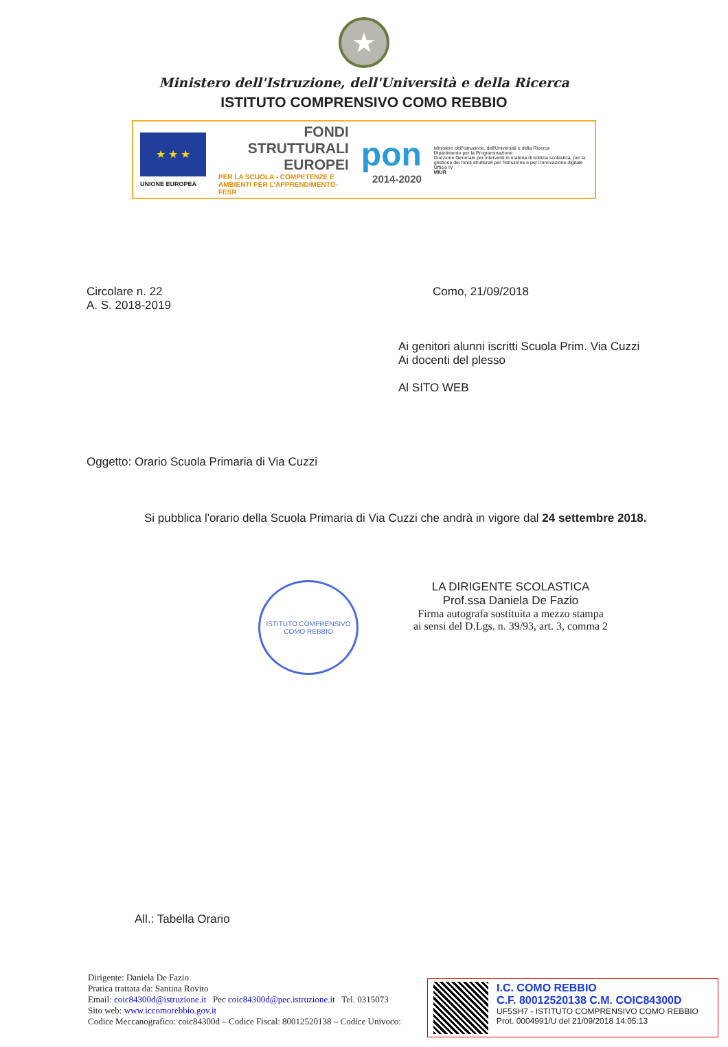★
Ministero dell'Istruzione, dell'Università e della Ricerca
ISTITUTO COMPRENSIVO COMO REBBIO
★ ★ ★
UNIONE EUROPEA
FONDI
STRUTTURALI
EUROPEI
PER LA SCUOLA - COMPETENZE E AMBIENTI PER L'APPRENDIMENTO-FESR
pon
2014-2020
Ministero dell'Istruzione, dell'Università e della Ricerca
Dipartimento per la Programmazione
Direzione Generale per interventi in materia di edilizia scolastica, per la gestione dei fondi strutturali per l'istruzione e per l'innovazione digitale
Ufficio IV
MIUR
Circolare n. 22
A. S. 2018-2019
Como, 21/09/2018
Ai genitori alunni iscritti Scuola Prim. Via Cuzzi
Ai docenti del plesso
Al SITO WEB
Oggetto: Orario Scuola Primaria di Via Cuzzi
Si pubblica l'orario della Scuola Primaria di Via Cuzzi che andrà in vigore dal 24 settembre 2018.
ISTITUTO COMPRENSIVO COMO REBBIO
LA DIRIGENTE SCOLASTICA
Prof.ssa Daniela De Fazio
Firma autografa sostituita a mezzo stampa
ai sensi del D.Lgs. n. 39/93, art. 3, comma 2
All.: Tabella Orario
Dirigente: Daniela De Fazio
Pratica trattata da: Santina Rovito
Email: coic84300d@istruzione.it Pec coic84300d@pec.istruzione.it Tel. 0315073
Sito web: www.iccomorebbio.gov.it
Codice Meccanografico: coic84300d – Codice Fiscal: 80012520138 – Codice Univoco:
I.C. COMO REBBIO
C.F. 80012520138 C.M. COIC84300D
UF5SH7 - ISTITUTO COMPRENSIVO COMO REBBIO
Prot. 0004991/U del 21/09/2018 14:05:13